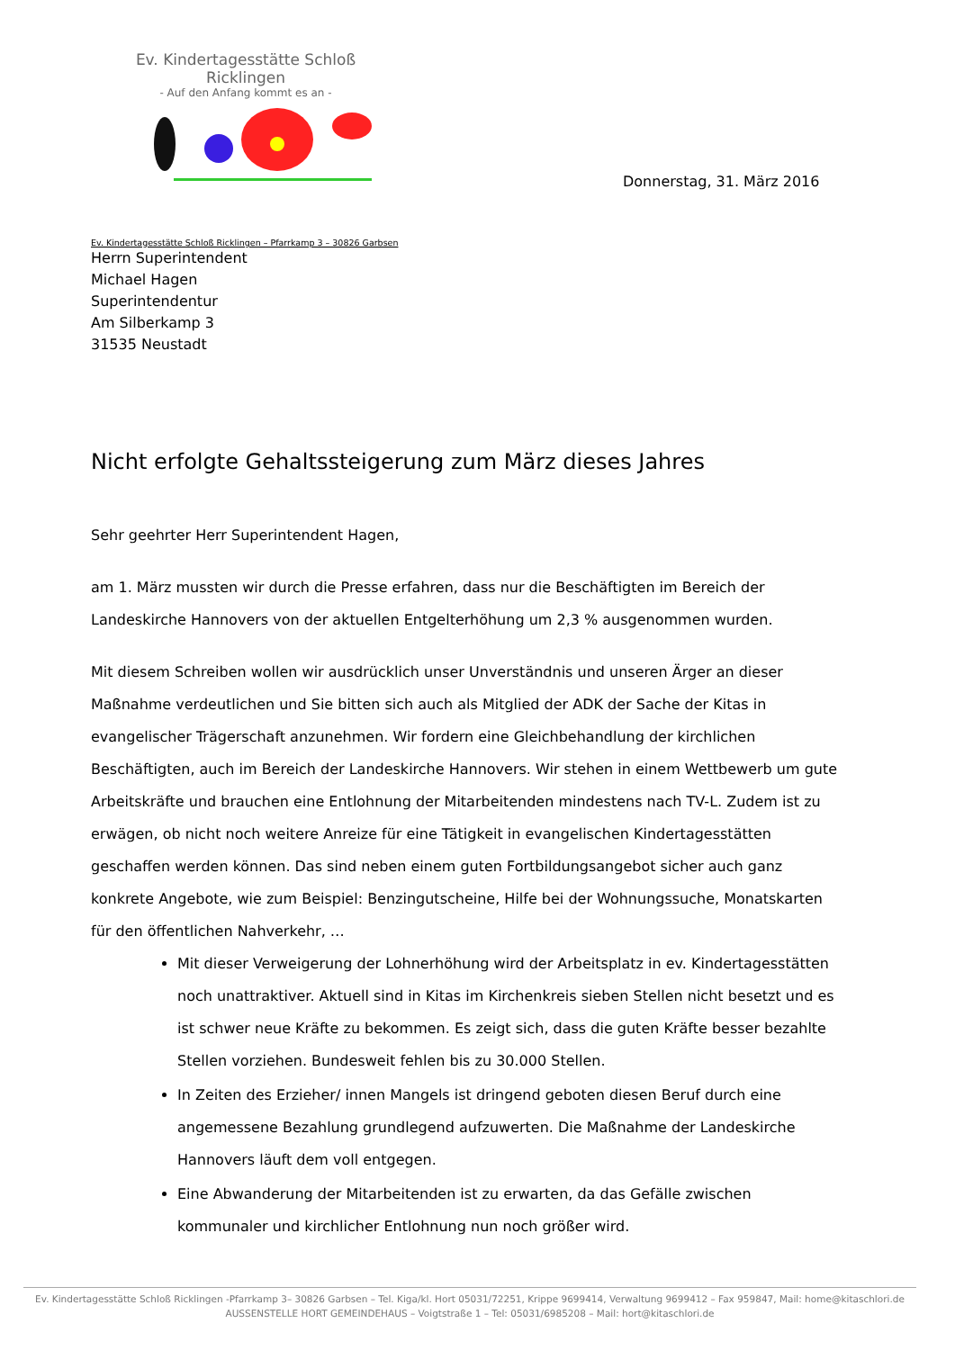Ev. Kindertagesstätte Schloß Ricklingen
- Auf den Anfang kommt es an -
Donnerstag, 31. März 2016
Ev. Kindertagesstätte Schloß Ricklingen – Pfarrkamp 3 – 30826 Garbsen
Herrn Superintendent
Michael Hagen
Superintendentur
Am Silberkamp 3
31535 Neustadt
Nicht erfolgte Gehaltssteigerung zum März dieses Jahres
Sehr geehrter Herr Superintendent Hagen,
am 1. März mussten wir durch die Presse erfahren, dass nur die Beschäftigten im Bereich der Landeskirche Hannovers von der aktuellen Entgelterhöhung um 2,3 % ausgenommen wurden.
Mit diesem Schreiben wollen wir ausdrücklich unser Unverständnis und unseren Ärger an dieser Maßnahme verdeutlichen und Sie bitten sich auch als Mitglied der ADK der Sache der Kitas in evangelischer Trägerschaft anzunehmen. Wir fordern eine Gleichbehandlung der kirchlichen Beschäftigten, auch im Bereich der Landeskirche Hannovers. Wir stehen in einem Wettbewerb um gute Arbeitskräfte und brauchen eine Entlohnung der Mitarbeitenden mindestens nach TV-L. Zudem ist zu erwägen, ob nicht noch weitere Anreize für eine Tätigkeit in evangelischen Kindertagesstätten geschaffen werden können. Das sind neben einem guten Fortbildungsangebot sicher auch ganz konkrete Angebote, wie zum Beispiel: Benzingutscheine, Hilfe bei der Wohnungssuche, Monatskarten für den öffentlichen Nahverkehr, …
Mit dieser Verweigerung der Lohnerhöhung wird der Arbeitsplatz in ev. Kindertagesstätten noch unattraktiver. Aktuell sind in Kitas im Kirchenkreis sieben Stellen nicht besetzt und es ist schwer neue Kräfte zu bekommen. Es zeigt sich, dass die guten Kräfte besser bezahlte Stellen vorziehen. Bundesweit fehlen bis zu 30.000 Stellen.
In Zeiten des Erzieher/ innen Mangels ist dringend geboten diesen Beruf durch eine angemessene Bezahlung grundlegend aufzuwerten. Die Maßnahme der Landeskirche Hannovers läuft dem voll entgegen.
Eine Abwanderung der Mitarbeitenden ist zu erwarten, da das Gefälle zwischen kommunaler und kirchlicher Entlohnung nun noch größer wird.
Ev. Kindertagesstätte Schloß Ricklingen -Pfarrkamp 3– 30826 Garbsen – Tel. Kiga/kl. Hort 05031/72251, Krippe 9699414, Verwaltung 9699412 – Fax 959847, Mail: home@kitaschlori.de
AUSSENSTELLE HORT GEMEINDEHAUS – Voigtstraße 1 – Tel: 05031/6985208 – Mail: hort@kitaschlori.de